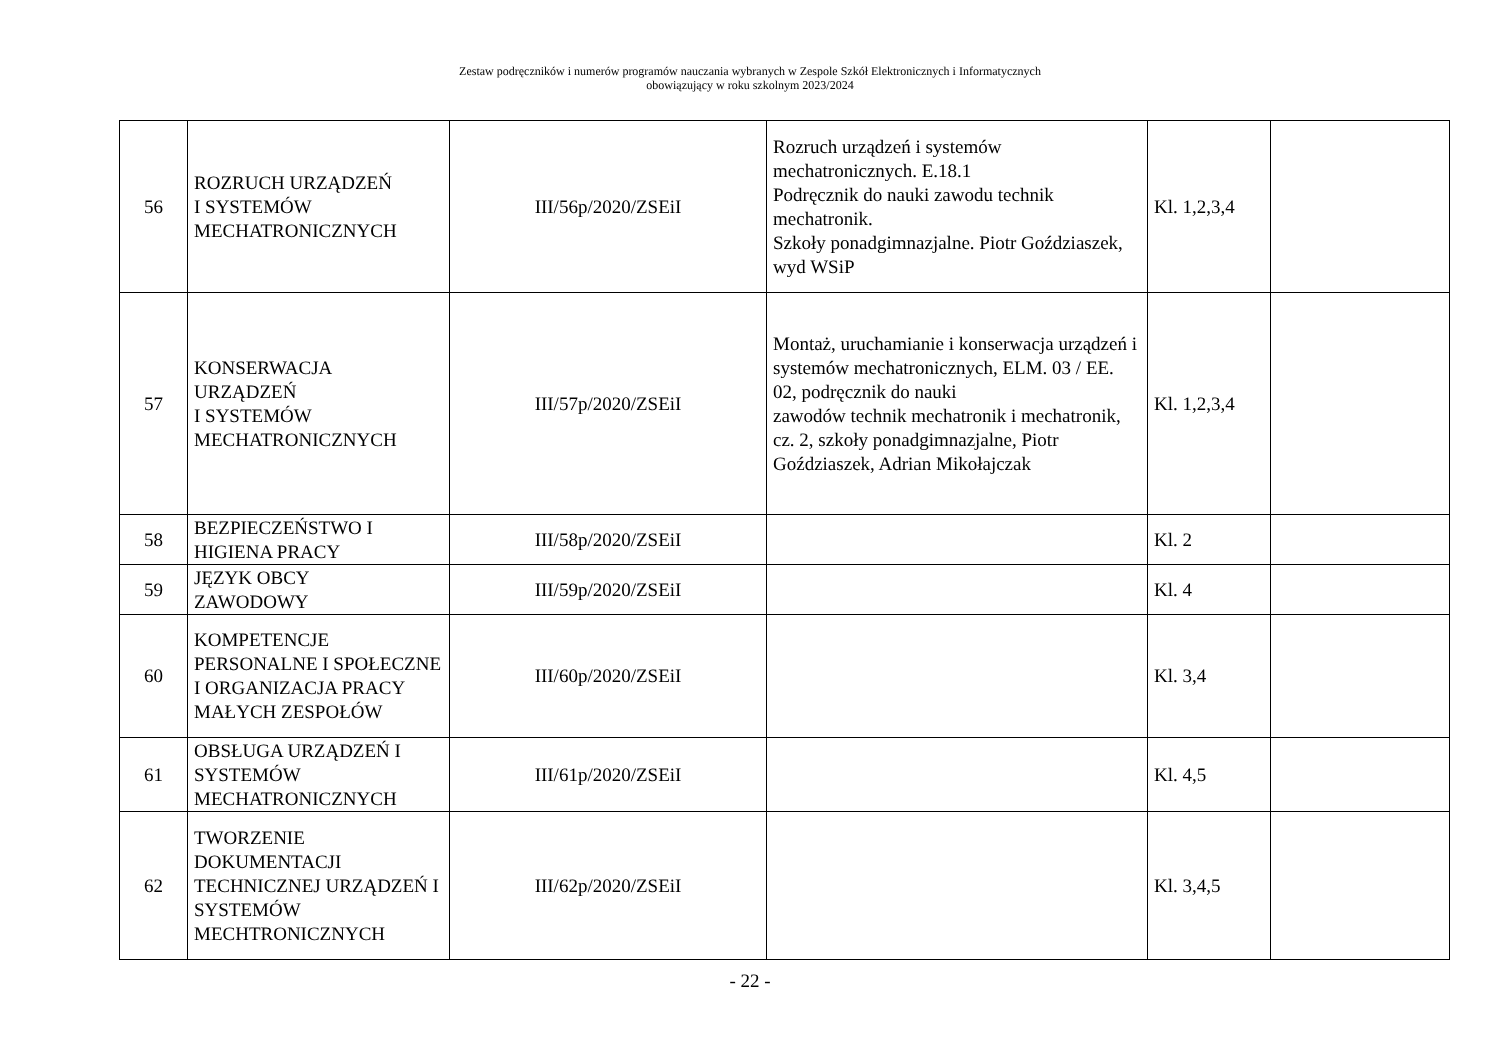Zestaw podręczników i numerów programów nauczania wybranych w Zespole Szkół Elektronicznych i Informatycznych
obowiązujący w roku szkolnym 2023/2024
| 56 | ROZRUCH URZĄDZEŃ I SYSTEMÓW MECHATRONICZNYCH | III/56p/2020/ZSEiI | Rozruch urządzeń i systemów mechatronicznych. E.18.1 Podręcznik do nauki zawodu technik mechatronik. Szkoły ponadgimnazjalne. Piotr Goździaszek, wyd WSiP | Kl. 1,2,3,4 | |
| 57 | KONSERWACJA URZĄDZEŃ I SYSTEMÓW MECHATRONICZNYCH | III/57p/2020/ZSEiI | Montaż, uruchamianie i konserwacja urządzeń i systemów mechatronicznych, ELM. 03 / EE. 02, podręcznik do nauki zawodów technik mechatronik i mechatronik, cz. 2, szkoły ponadgimnazjalne, Piotr Goździaszek, Adrian Mikołajczak | Kl. 1,2,3,4 | |
| 58 | BEZPIECZEŃSTWO I HIGIENA PRACY | III/58p/2020/ZSEiI | | Kl. 2 | |
| 59 | JĘZYK OBCY ZAWODOWY | III/59p/2020/ZSEiI | | Kl. 4 | |
| 60 | KOMPETENCJE PERSONALNE I SPOŁECZNE I ORGANIZACJA PRACY MAŁYCH ZESPOŁÓW | III/60p/2020/ZSEiI | | Kl. 3,4 | |
| 61 | OBSŁUGA URZĄDZEŃ I SYSTEMÓW MECHATRONICZNYCH | III/61p/2020/ZSEiI | | Kl. 4,5 | |
| 62 | TWORZENIE DOKUMENTACJI TECHNICZNEJ URZĄDZEŃ I SYSTEMÓW MECHTRONICZNYCH | III/62p/2020/ZSEiI | | Kl. 3,4,5 | |
- 22 -